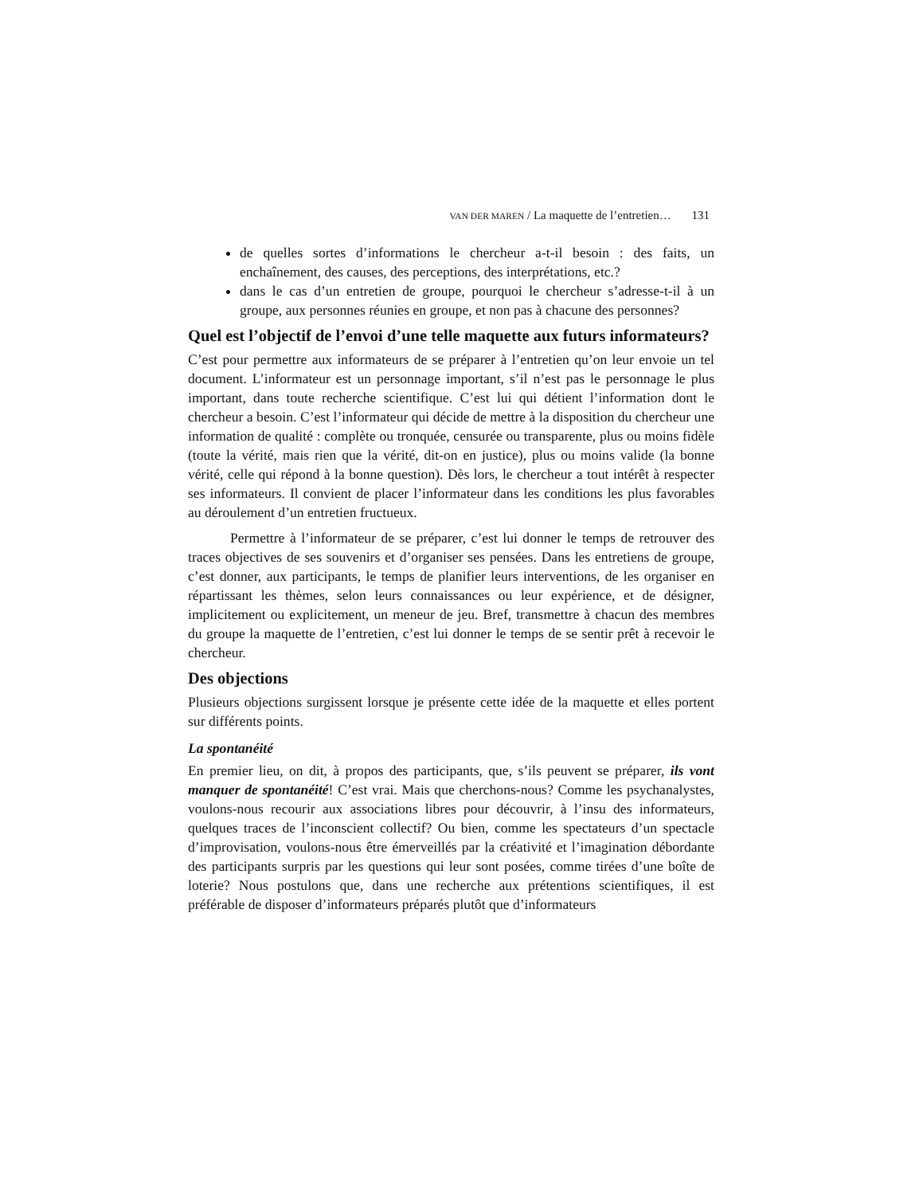VAN DER MAREN / La maquette de l’entretien… 131
de quelles sortes d’informations le chercheur a-t-il besoin : des faits, un enchaînement, des causes, des perceptions, des interprétations, etc.?
dans le cas d’un entretien de groupe, pourquoi le chercheur s’adresse-t-il à un groupe, aux personnes réunies en groupe, et non pas à chacune des personnes?
Quel est l’objectif de l’envoi d’une telle maquette aux futurs informateurs?
C’est pour permettre aux informateurs de se préparer à l’entretien qu’on leur envoie un tel document. L’informateur est un personnage important, s’il n’est pas le personnage le plus important, dans toute recherche scientifique. C’est lui qui détient l’information dont le chercheur a besoin. C’est l’informateur qui décide de mettre à la disposition du chercheur une information de qualité : complète ou tronquée, censurée ou transparente, plus ou moins fidèle (toute la vérité, mais rien que la vérité, dit-on en justice), plus ou moins valide (la bonne vérité, celle qui répond à la bonne question). Dès lors, le chercheur a tout intérêt à respecter ses informateurs. Il convient de placer l’informateur dans les conditions les plus favorables au déroulement d’un entretien fructueux.
Permettre à l’informateur de se préparer, c’est lui donner le temps de retrouver des traces objectives de ses souvenirs et d’organiser ses pensées. Dans les entretiens de groupe, c’est donner, aux participants, le temps de planifier leurs interventions, de les organiser en répartissant les thèmes, selon leurs connaissances ou leur expérience, et de désigner, implicitement ou explicitement, un meneur de jeu. Bref, transmettre à chacun des membres du groupe la maquette de l’entretien, c’est lui donner le temps de se sentir prêt à recevoir le chercheur.
Des objections
Plusieurs objections surgissent lorsque je présente cette idée de la maquette et elles portent sur différents points.
La spontanéité
En premier lieu, on dit, à propos des participants, que, s’ils peuvent se préparer, ils vont manquer de spontanéité! C’est vrai. Mais que cherchons-nous? Comme les psychanalystes, voulons-nous recourir aux associations libres pour découvrir, à l’insu des informateurs, quelques traces de l’inconscient collectif? Ou bien, comme les spectateurs d’un spectacle d’improvisation, voulons-nous être émerveillés par la créativité et l’imagination débordante des participants surpris par les questions qui leur sont posées, comme tirées d’une boîte de loterie? Nous postulons que, dans une recherche aux prétentions scientifiques, il est préférable de disposer d’informateurs préparés plutôt que d’informateurs